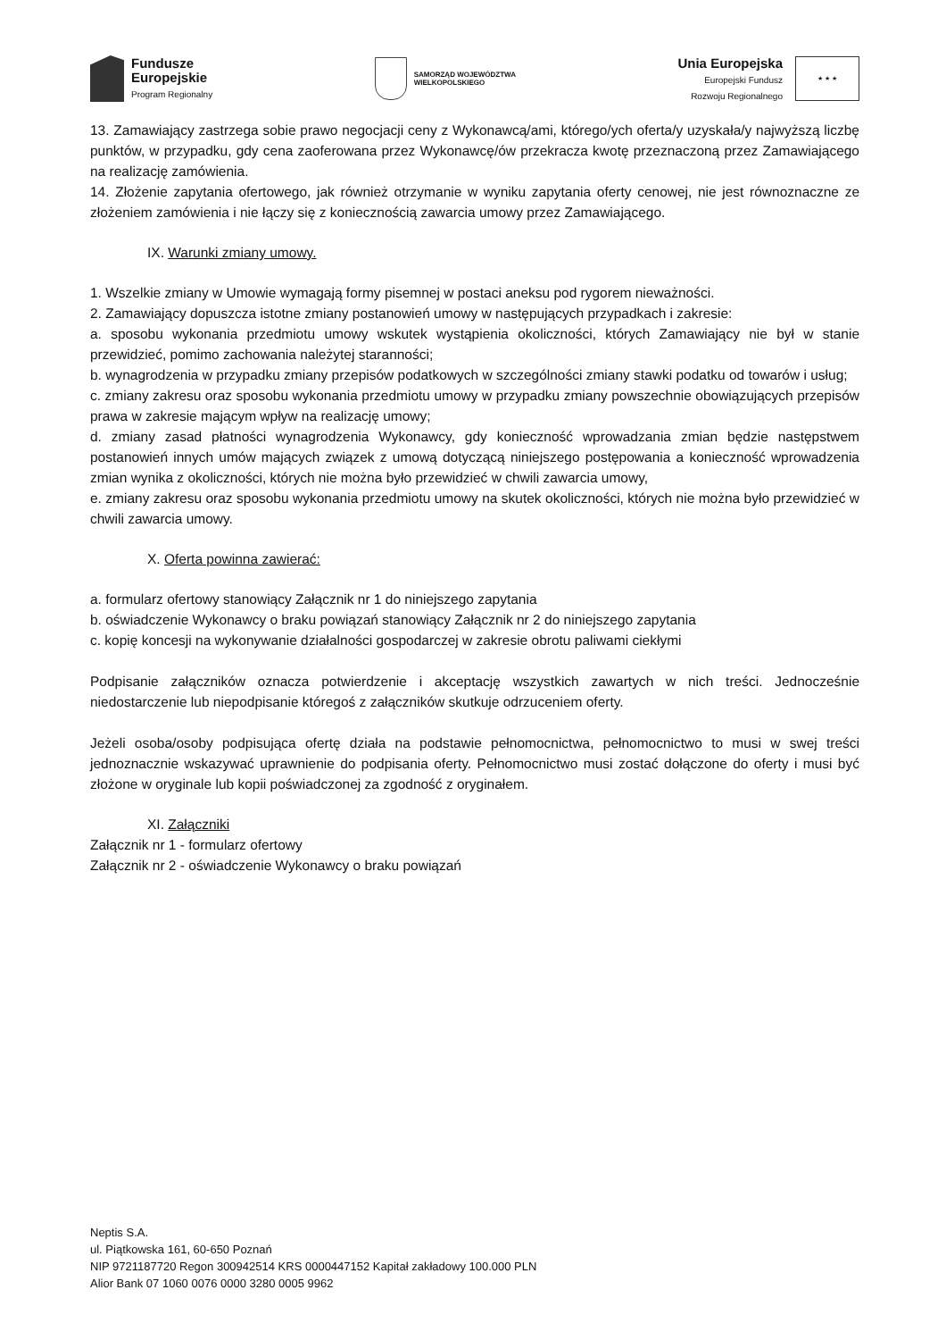Fundusze
Europejskie
Program Regionalny
SAMORZĄD WOJEWÓDZTWA
WIELKOPOLSKIEGO
Unia Europejska
Europejski Fundusz
Rozwoju Regionalnego
★ ★ ★
13. Zamawiający zastrzega sobie prawo negocjacji ceny z Wykonawcą/ami, którego/ych oferta/y uzyskała/y najwyższą liczbę punktów, w przypadku, gdy cena zaoferowana przez Wykonawcę/ów przekracza kwotę przeznaczoną przez Zamawiającego na realizację zamówienia.
14. Złożenie zapytania ofertowego, jak również otrzymanie w wyniku zapytania oferty cenowej, nie jest równoznaczne ze złożeniem zamówienia i nie łączy się z koniecznością zawarcia umowy przez Zamawiającego.
IX. Warunki zmiany umowy.
1. Wszelkie zmiany w Umowie wymagają formy pisemnej w postaci aneksu pod rygorem nieważności.
2. Zamawiający dopuszcza istotne zmiany postanowień umowy w następujących przypadkach i zakresie:
a. sposobu wykonania przedmiotu umowy wskutek wystąpienia okoliczności, których Zamawiający nie był w stanie przewidzieć, pomimo zachowania należytej staranności;
b. wynagrodzenia w przypadku zmiany przepisów podatkowych w szczególności zmiany stawki podatku od towarów i usług;
c. zmiany zakresu oraz sposobu wykonania przedmiotu umowy w przypadku zmiany powszechnie obowiązujących przepisów prawa w zakresie mającym wpływ na realizację umowy;
d. zmiany zasad płatności wynagrodzenia Wykonawcy, gdy konieczność wprowadzania zmian będzie następstwem postanowień innych umów mających związek z umową dotyczącą niniejszego postępowania a konieczność wprowadzenia zmian wynika z okoliczności, których nie można było przewidzieć w chwili zawarcia umowy,
e. zmiany zakresu oraz sposobu wykonania przedmiotu umowy na skutek okoliczności, których nie można było przewidzieć w chwili zawarcia umowy.
X. Oferta powinna zawierać:
a. formularz ofertowy stanowiący Załącznik nr 1 do niniejszego zapytania
b. oświadczenie Wykonawcy o braku powiązań stanowiący Załącznik nr 2 do niniejszego zapytania
c. kopię koncesji na wykonywanie działalności gospodarczej w zakresie obrotu paliwami ciekłymi
Podpisanie załączników oznacza potwierdzenie i akceptację wszystkich zawartych w nich treści. Jednocześnie niedostarczenie lub niepodpisanie któregoś z załączników skutkuje odrzuceniem oferty.
Jeżeli osoba/osoby podpisująca ofertę działa na podstawie pełnomocnictwa, pełnomocnictwo to musi w swej treści jednoznacznie wskazywać uprawnienie do podpisania oferty. Pełnomocnictwo musi zostać dołączone do oferty i musi być złożone w oryginale lub kopii poświadczonej za zgodność z oryginałem.
XI. Załączniki
Załącznik nr 1 - formularz ofertowy
Załącznik nr 2 - oświadczenie Wykonawcy o braku powiązań
Neptis S.A.
ul. Piątkowska 161, 60-650 Poznań
NIP 9721187720 Regon 300942514 KRS 0000447152 Kapitał zakładowy 100.000 PLN
Alior Bank 07 1060 0076 0000 3280 0005 9962